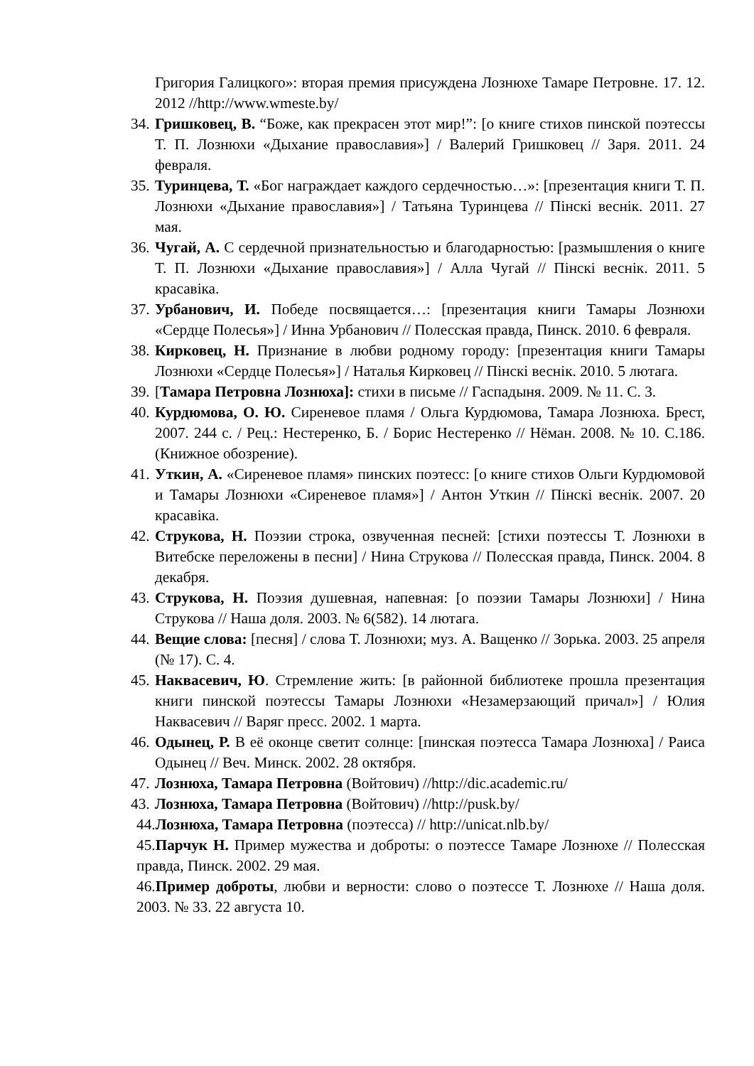Григория Галицкого»: вторая премия присуждена Лознюхе Тамаре Петровне. 17. 12. 2012 //http://www.wmeste.by/
34. Гришковец, В. “Боже, как прекрасен этот мир!”: [о книге стихов пинской поэтессы Т. П. Лознюхи «Дыхание православия»] / Валерий Гришковец // Заря. 2011. 24 февраля.
35. Туринцева, Т. «Бог награждает каждого сердечностью…»: [презентация книги Т. П. Лознюхи «Дыхание православия»] / Татьяна Туринцева // Пінскі веснік. 2011. 27 мая.
36. Чугай, А. С сердечной признательностью и благодарностью: [размышления о книге Т. П. Лознюхи «Дыхание православия»] / Алла Чугай // Пінскі веснік. 2011. 5 красавіка.
37. Урбанович, И. Победе посвящается…: [презентация книги Тамары Лознюхи «Сердце Полесья»] / Инна Урбанович // Полесская правда, Пинск. 2010. 6 февраля.
38. Кирковец, Н. Признание в любви родному городу: [презентация книги Тамары Лознюхи «Сердце Полесья»] / Наталья Кирковец // Пінскі веснік. 2010. 5 лютага.
39. [Тамара Петровна Лознюха]: стихи в письме // Гаспадыня. 2009. № 11. С. 3.
40. Курдюмова, О. Ю. Сиреневое пламя / Ольга Курдюмова, Тамара Лознюха. Брест, 2007. 244 с. / Рец.: Нестеренко, Б. / Борис Нестеренко // Нёман. 2008. № 10. С.186. (Книжное обозрение).
41. Уткин, А. «Сиреневое пламя» пинских поэтесс: [о книге стихов Ольги Курдюмовой и Тамары Лознюхи «Сиреневое пламя»] / Антон Уткин // Пінскі веснік. 2007. 20 красавіка.
42. Струкова, Н. Поэзии строка, озвученная песней: [стихи поэтессы Т. Лознюхи в Витебске переложены в песни] / Нина Струкова // Полесская правда, Пинск. 2004. 8 декабря.
43. Струкова, Н. Поэзия душевная, напевная: [о поэзии Тамары Лознюхи] / Нина Струкова // Наша доля. 2003. № 6(582). 14 лютага.
44. Вещие слова: [песня] / слова Т. Лознюхи; муз. А. Ващенко // Зорька. 2003. 25 апреля (№ 17). С. 4.
45. Наквасевич, Ю. Стремление жить: [в районной библиотеке прошла презентация книги пинской поэтессы Тамары Лознюхи «Незамерзающий причал»] / Юлия Наквасевич // Варяг пресс. 2002. 1 марта.
46. Одынец, Р. В её оконце светит солнце: [пинская поэтесса Тамара Лознюха] / Раиса Одынец // Веч. Минск. 2002. 28 октября.
47. Лознюха, Тамара Петровна (Войтович) //http://dic.academic.ru/
43. Лознюха, Тамара Петровна (Войтович) //http://pusk.by/
44.Лознюха, Тамара Петровна (поэтесса) // http://unicat.nlb.by/
45.Парчук Н. Пример мужества и доброты: о поэтессе Тамаре Лознюхе // Полесская правда, Пинск. 2002. 29 мая.
46.Пример доброты, любви и верности: слово о поэтессе Т. Лознюхе // Наша доля. 2003. № 33. 22 августа 10.